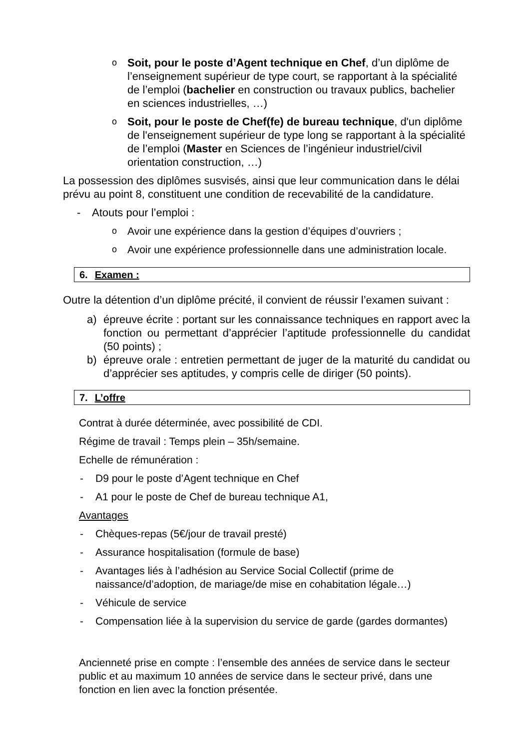o
Soit, pour le poste d’Agent technique en Chef, d’un diplôme de l’enseignement supérieur de type court, se rapportant à la spécialité de l’emploi (bachelier en construction ou travaux publics, bachelier en sciences industrielles, …)
o
Soit, pour le poste de Chef(fe) de bureau technique, d'un diplôme de l'enseignement supérieur de type long se rapportant à la spécialité de l’emploi (Master en Sciences de l’ingénieur industriel/civil orientation construction, …)
La possession des diplômes susvisés, ainsi que leur communication dans le délai prévu au point 8, constituent une condition de recevabilité de la candidature.
- Atouts pour l’emploi :
o
Avoir une expérience dans la gestion d’équipes d’ouvriers ;
o
Avoir une expérience professionnelle dans une administration locale.
6. Examen :
Outre la détention d’un diplôme précité, il convient de réussir l’examen suivant :
a) épreuve écrite : portant sur les connaissance techniques en rapport avec la fonction ou permettant d’apprécier l’aptitude professionnelle du candidat (50 points) ;
b) épreuve orale : entretien permettant de juger de la maturité du candidat ou d’apprécier ses aptitudes, y compris celle de diriger (50 points).
7. L’offre
Contrat à durée déterminée, avec possibilité de CDI.
Régime de travail : Temps plein – 35h/semaine.
Echelle de rémunération :
- D9 pour le poste d’Agent technique en Chef
- A1 pour le poste de Chef de bureau technique A1,
Avantages
- Chèques-repas (5€/jour de travail presté)
- Assurance hospitalisation (formule de base)
- Avantages liés à l’adhésion au Service Social Collectif (prime de naissance/d’adoption, de mariage/de mise en cohabitation légale…)
- Véhicule de service
- Compensation liée à la supervision du service de garde (gardes dormantes)
Ancienneté prise en compte : l’ensemble des années de service dans le secteur public et au maximum 10 années de service dans le secteur privé, dans une fonction en lien avec la fonction présentée.